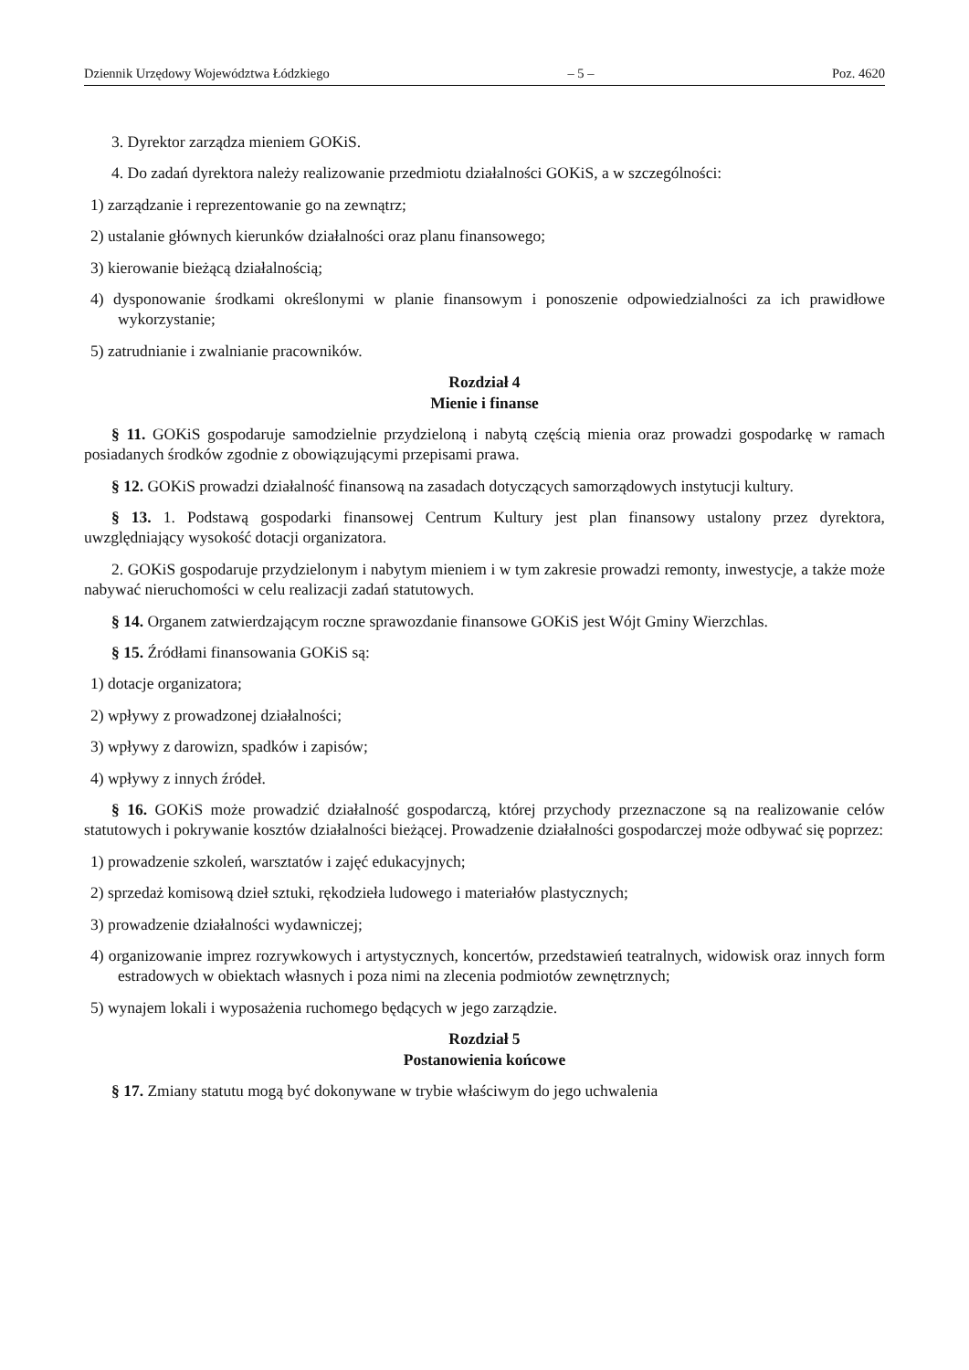Dziennik Urzędowy Województwa Łódzkiego – 5 – Poz. 4620
3. Dyrektor zarządza mieniem GOKiS.
4. Do zadań dyrektora należy realizowanie przedmiotu działalności GOKiS, a w szczególności:
1) zarządzanie i reprezentowanie go na zewnątrz;
2) ustalanie głównych kierunków działalności oraz planu finansowego;
3) kierowanie bieżącą działalnością;
4) dysponowanie środkami określonymi w planie finansowym i ponoszenie odpowiedzialności za ich prawidłowe wykorzystanie;
5) zatrudnianie i zwalnianie pracowników.
Rozdział 4
Mienie i finanse
§ 11. GOKiS gospodaruje samodzielnie przydzieloną i nabytą częścią mienia oraz prowadzi gospodarkę w ramach posiadanych środków zgodnie z obowiązującymi przepisami prawa.
§ 12. GOKiS prowadzi działalność finansową na zasadach dotyczących samorządowych instytucji kultury.
§ 13. 1. Podstawą gospodarki finansowej Centrum Kultury jest plan finansowy ustalony przez dyrektora, uwzględniający wysokość dotacji organizatora.
2. GOKiS gospodaruje przydzielonym i nabytym mieniem i w tym zakresie prowadzi remonty, inwestycje, a także może nabywać nieruchomości w celu realizacji zadań statutowych.
§ 14. Organem zatwierdzającym roczne sprawozdanie finansowe GOKiS jest Wójt Gminy Wierzchlas.
§ 15. Źródłami finansowania GOKiS są:
1) dotacje organizatora;
2) wpływy z prowadzonej działalności;
3) wpływy z darowizn, spadków i zapisów;
4) wpływy z innych źródeł.
§ 16. GOKiS może prowadzić działalność gospodarczą, której przychody przeznaczone są na realizowanie celów statutowych i pokrywanie kosztów działalności bieżącej. Prowadzenie działalności gospodarczej może odbywać się poprzez:
1) prowadzenie szkoleń, warsztatów i zajęć edukacyjnych;
2) sprzedaż komisową dzieł sztuki, rękodzieła ludowego i materiałów plastycznych;
3) prowadzenie działalności wydawniczej;
4) organizowanie imprez rozrywkowych i artystycznych, koncertów, przedstawień teatralnych, widowisk oraz innych form estradowych w obiektach własnych i poza nimi na zlecenia podmiotów zewnętrznych;
5) wynajem lokali i wyposażenia ruchomego będących w jego zarządzie.
Rozdział 5
Postanowienia końcowe
§ 17. Zmiany statutu mogą być dokonywane w trybie właściwym do jego uchwalenia